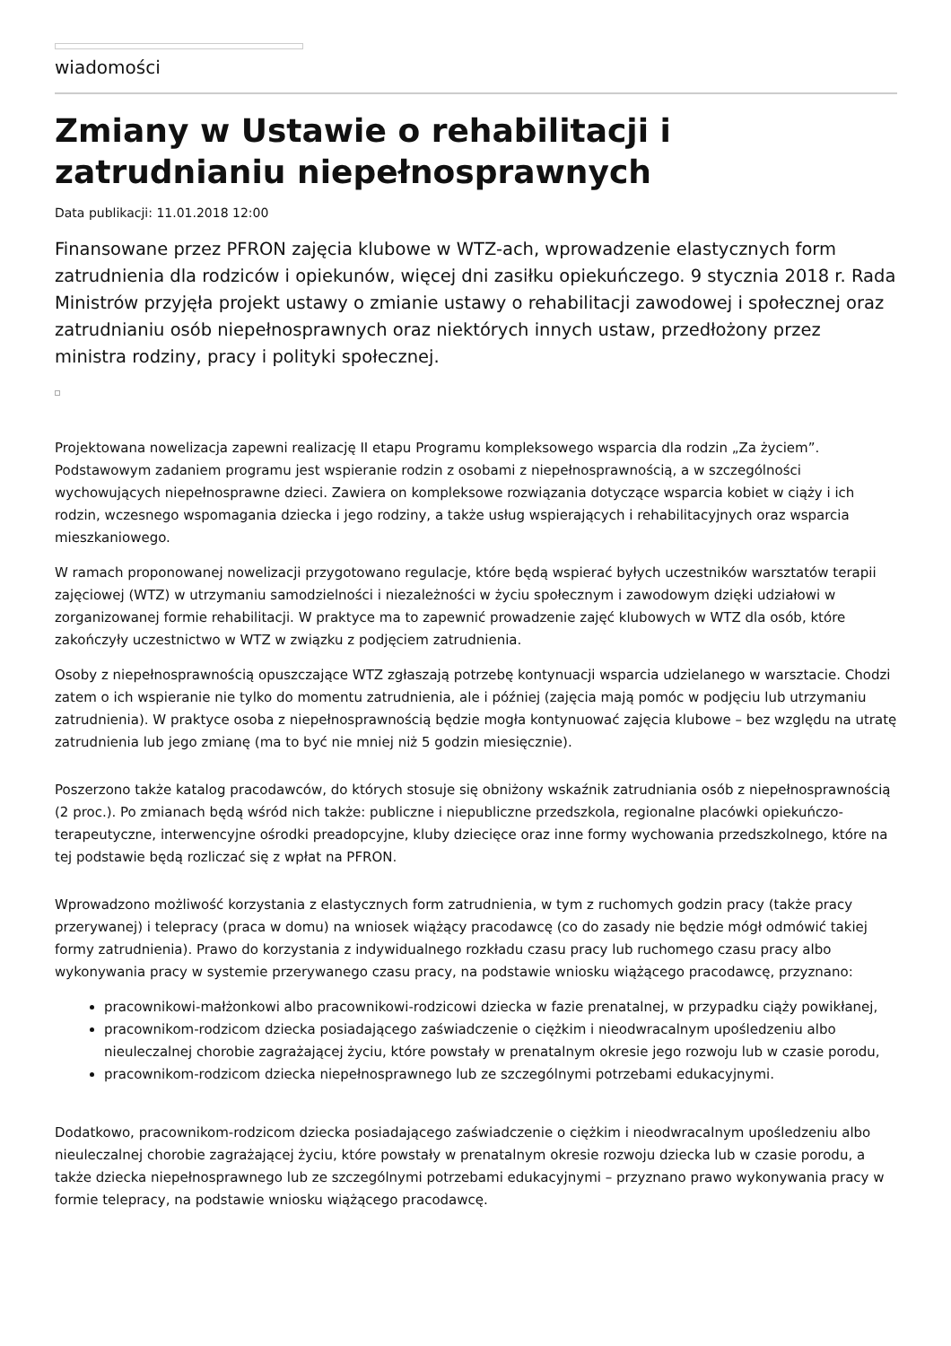wiadomości
Zmiany w Ustawie o rehabilitacji i zatrudnianiu niepełnosprawnych
Data publikacji: 11.01.2018 12:00
Finansowane przez PFRON zajęcia klubowe w WTZ-ach, wprowadzenie elastycznych form zatrudnienia dla rodziców i opiekunów, więcej dni zasiłku opiekuńczego. 9 stycznia 2018 r. Rada Ministrów przyjęła projekt ustawy o zmianie ustawy o rehabilitacji zawodowej i społecznej oraz zatrudnianiu osób niepełnosprawnych oraz niektórych innych ustaw, przedłożony przez ministra rodziny, pracy i polityki społecznej.
Projektowana nowelizacja zapewni realizację II etapu Programu kompleksowego wsparcia dla rodzin „Za życiem”. Podstawowym zadaniem programu jest wspieranie rodzin z osobami z niepełnosprawnością, a w szczególności wychowujących niepełnosprawne dzieci. Zawiera on kompleksowe rozwiązania dotyczące wsparcia kobiet w ciąży i ich rodzin, wczesnego wspomagania dziecka i jego rodziny, a także usług wspierających i rehabilitacyjnych oraz wsparcia mieszkaniowego.
W ramach proponowanej nowelizacji przygotowano regulacje, które będą wspierać byłych uczestników warsztatów terapii zajęciowej (WTZ) w utrzymaniu samodzielności i niezależności w życiu społecznym i zawodowym dzięki udziałowi w zorganizowanej formie rehabilitacji. W praktyce ma to zapewnić prowadzenie zajęć klubowych w WTZ dla osób, które zakończyły uczestnictwo w WTZ w związku z podjęciem zatrudnienia.
Osoby z niepełnosprawnością opuszczające WTZ zgłaszają potrzebę kontynuacji wsparcia udzielanego w warsztacie. Chodzi zatem o ich wspieranie nie tylko do momentu zatrudnienia, ale i później (zajęcia mają pomóc w podjęciu lub utrzymaniu zatrudnienia). W praktyce osoba z niepełnosprawnością będzie mogła kontynuować zajęcia klubowe – bez względu na utratę zatrudnienia lub jego zmianę (ma to być nie mniej niż 5 godzin miesięcznie).
Poszerzono także katalog pracodawców, do których stosuje się obniżony wskaźnik zatrudniania osób z niepełnosprawnością (2 proc.). Po zmianach będą wśród nich także: publiczne i niepubliczne przedszkola, regionalne placówki opiekuńczo-terapeutyczne, interwencyjne ośrodki preadopcyjne, kluby dziecięce oraz inne formy wychowania przedszkolnego, które na tej podstawie będą rozliczać się z wpłat na PFRON.
Wprowadzono możliwość korzystania z elastycznych form zatrudnienia, w tym z ruchomych godzin pracy (także pracy przerywanej) i telepracy (praca w domu) na wniosek wiążący pracodawcę (co do zasady nie będzie mógł odmówić takiej formy zatrudnienia). Prawo do korzystania z indywidualnego rozkładu czasu pracy lub ruchomego czasu pracy albo wykonywania pracy w systemie przerywanego czasu pracy, na podstawie wniosku wiążącego pracodawcę, przyznano:
pracownikowi-małżonkowi albo pracownikowi-rodzicowi dziecka w fazie prenatalnej, w przypadku ciąży powikłanej,
pracownikom-rodzicom dziecka posiadającego zaświadczenie o ciężkim i nieodwracalnym upośledzeniu albo nieuleczalnej chorobie zagrażającej życiu, które powstały w prenatalnym okresie jego rozwoju lub w czasie porodu,
pracownikom-rodzicom dziecka niepełnosprawnego lub ze szczególnymi potrzebami edukacyjnymi.
Dodatkowo, pracownikom-rodzicom dziecka posiadającego zaświadczenie o ciężkim i nieodwracalnym upośledzeniu albo nieuleczalnej chorobie zagrażającej życiu, które powstały w prenatalnym okresie rozwoju dziecka lub w czasie porodu, a także dziecka niepełnosprawnego lub ze szczególnymi potrzebami edukacyjnymi – przyznano prawo wykonywania pracy w formie telepracy, na podstawie wniosku wiążącego pracodawcę.